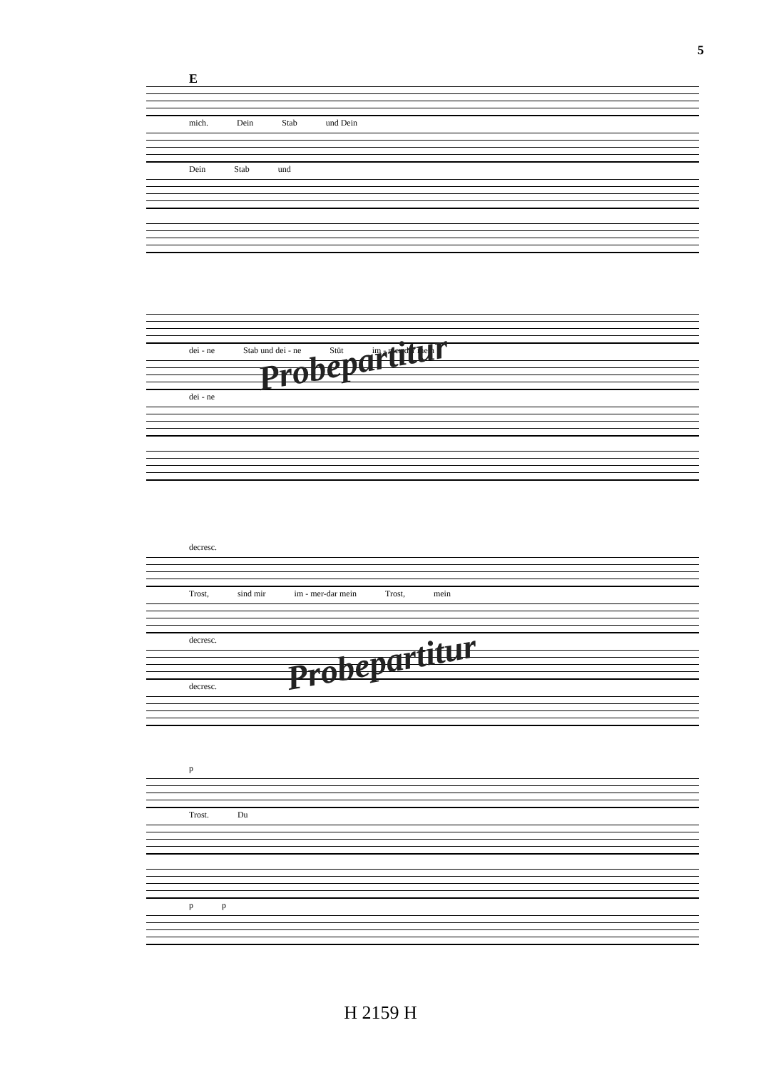5
E
mich. Dein Stab und Dein
Dein Stab und
dei - ne Stab und dei - ne Stüt im - mer-dar mein
dei - ne
decresc.
Trost, sind mir im - mer-dar mein Trost, mein
decresc.
decresc.
p
Trost. Du
p p
Probepartitur
Probepartitur
H 2159 H